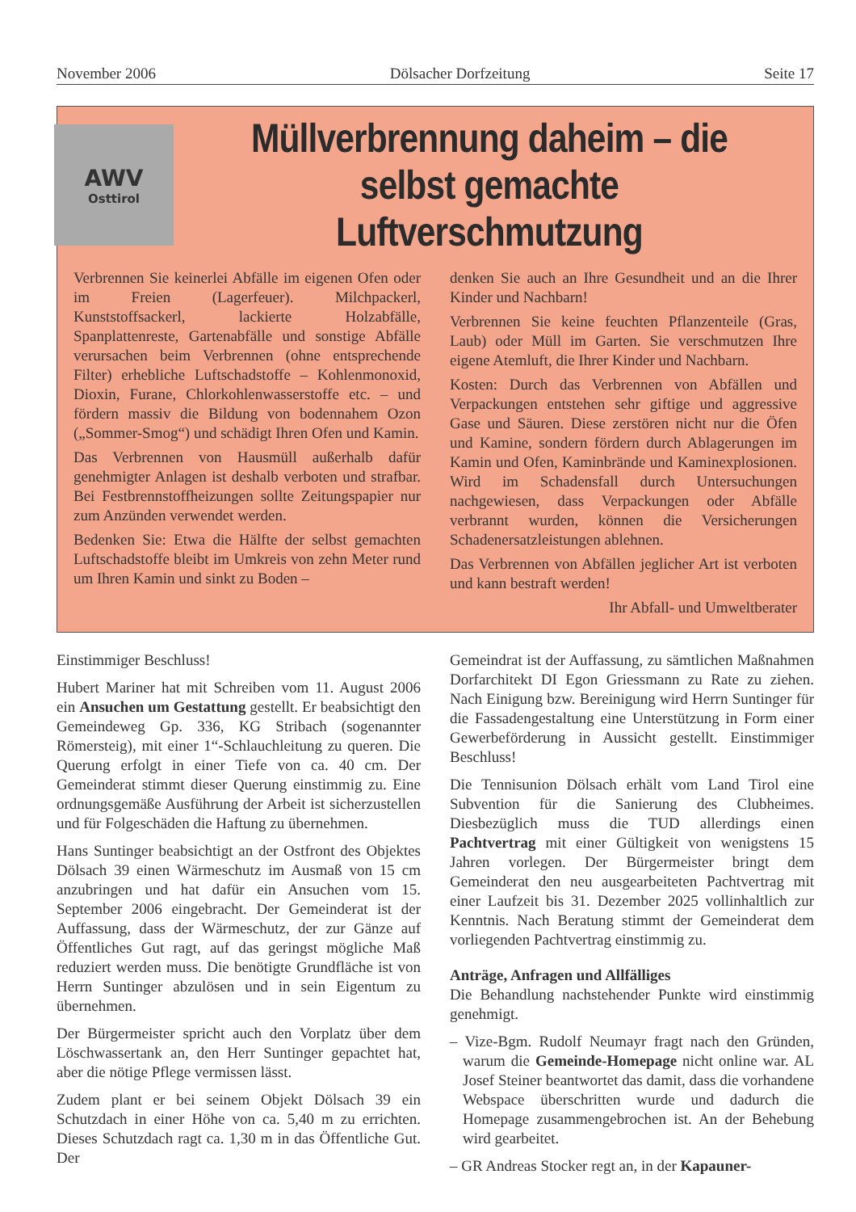November 2006 Dölsacher Dorfzeitung Seite 17
AWV
Osttirol
Müllverbrennung daheim – die selbst gemachte Luftverschmutzung
Verbrennen Sie keinerlei Abfälle im eigenen Ofen oder im Freien (Lagerfeuer). Milchpackerl, Kunststoffsackerl, lackierte Holzabfälle, Spanplattenreste, Gartenabfälle und sonstige Abfälle verursachen beim Verbrennen (ohne entsprechende Filter) erhebliche Luftschadstoffe – Kohlenmonoxid, Dioxin, Furane, Chlorkohlenwasserstoffe etc. – und fördern massiv die Bildung von bodennahem Ozon („Sommer-Smog“) und schädigt Ihren Ofen und Kamin.
Das Verbrennen von Hausmüll außerhalb dafür genehmigter Anlagen ist deshalb verboten und strafbar. Bei Festbrennstoffheizungen sollte Zeitungspapier nur zum Anzünden verwendet werden.
Bedenken Sie: Etwa die Hälfte der selbst gemachten Luftschadstoffe bleibt im Umkreis von zehn Meter rund um Ihren Kamin und sinkt zu Boden –
denken Sie auch an Ihre Gesundheit und an die Ihrer Kinder und Nachbarn!
Verbrennen Sie keine feuchten Pflanzenteile (Gras, Laub) oder Müll im Garten. Sie verschmutzen Ihre eigene Atemluft, die Ihrer Kinder und Nachbarn.
Kosten: Durch das Verbrennen von Abfällen und Verpackungen entstehen sehr giftige und aggressive Gase und Säuren. Diese zerstören nicht nur die Öfen und Kamine, sondern fördern durch Ablagerungen im Kamin und Ofen, Kaminbrände und Kaminexplosionen. Wird im Schadensfall durch Untersuchungen nachgewiesen, dass Verpackungen oder Abfälle verbrannt wurden, können die Versicherungen Schadenersatzleistungen ablehnen.
Das Verbrennen von Abfällen jeglicher Art ist verboten und kann bestraft werden!
Ihr Abfall- und Umweltberater
Einstimmiger Beschluss!
Hubert Mariner hat mit Schreiben vom 11. August 2006 ein Ansuchen um Gestattung gestellt. Er beabsichtigt den Gemeindeweg Gp. 336, KG Stribach (sogenannter Römersteig), mit einer 1“-Schlauchleitung zu queren. Die Querung erfolgt in einer Tiefe von ca. 40 cm. Der Gemeinderat stimmt dieser Querung einstimmig zu. Eine ordnungsgemäße Ausführung der Arbeit ist sicherzustellen und für Folgeschäden die Haftung zu übernehmen.
Hans Suntinger beabsichtigt an der Ostfront des Objektes Dölsach 39 einen Wärmeschutz im Ausmaß von 15 cm anzubringen und hat dafür ein Ansuchen vom 15. September 2006 eingebracht. Der Gemeinderat ist der Auffassung, dass der Wärmeschutz, der zur Gänze auf Öffentliches Gut ragt, auf das geringst mögliche Maß reduziert werden muss. Die benötigte Grundfläche ist von Herrn Suntinger abzulösen und in sein Eigentum zu übernehmen.
Der Bürgermeister spricht auch den Vorplatz über dem Löschwassertank an, den Herr Suntinger gepachtet hat, aber die nötige Pflege vermissen lässt.
Zudem plant er bei seinem Objekt Dölsach 39 ein Schutzdach in einer Höhe von ca. 5,40 m zu errichten. Dieses Schutzdach ragt ca. 1,30 m in das Öffentliche Gut. Der
Gemeindrat ist der Auffassung, zu sämtlichen Maßnahmen Dorfarchitekt DI Egon Griessmann zu Rate zu ziehen. Nach Einigung bzw. Bereinigung wird Herrn Suntinger für die Fassadengestaltung eine Unterstützung in Form einer Gewerbeförderung in Aussicht gestellt. Einstimmiger Beschluss!
Die Tennisunion Dölsach erhält vom Land Tirol eine Subvention für die Sanierung des Clubheimes. Diesbezüglich muss die TUD allerdings einen Pachtvertrag mit einer Gültigkeit von wenigstens 15 Jahren vorlegen. Der Bürgermeister bringt dem Gemeinderat den neu ausgearbeiteten Pachtvertrag mit einer Laufzeit bis 31. Dezember 2025 vollinhaltlich zur Kenntnis. Nach Beratung stimmt der Gemeinderat dem vorliegenden Pachtvertrag einstimmig zu.
Anträge, Anfragen und Allfälliges
Die Behandlung nachstehender Punkte wird einstimmig genehmigt.
– Vize-Bgm. Rudolf Neumayr fragt nach den Gründen, warum die Gemeinde-Homepage nicht online war. AL Josef Steiner beantwortet das damit, dass die vorhandene Webspace überschritten wurde und dadurch die Homepage zusammengebrochen ist. An der Behebung wird gearbeitet.
– GR Andreas Stocker regt an, in der Kapauner-